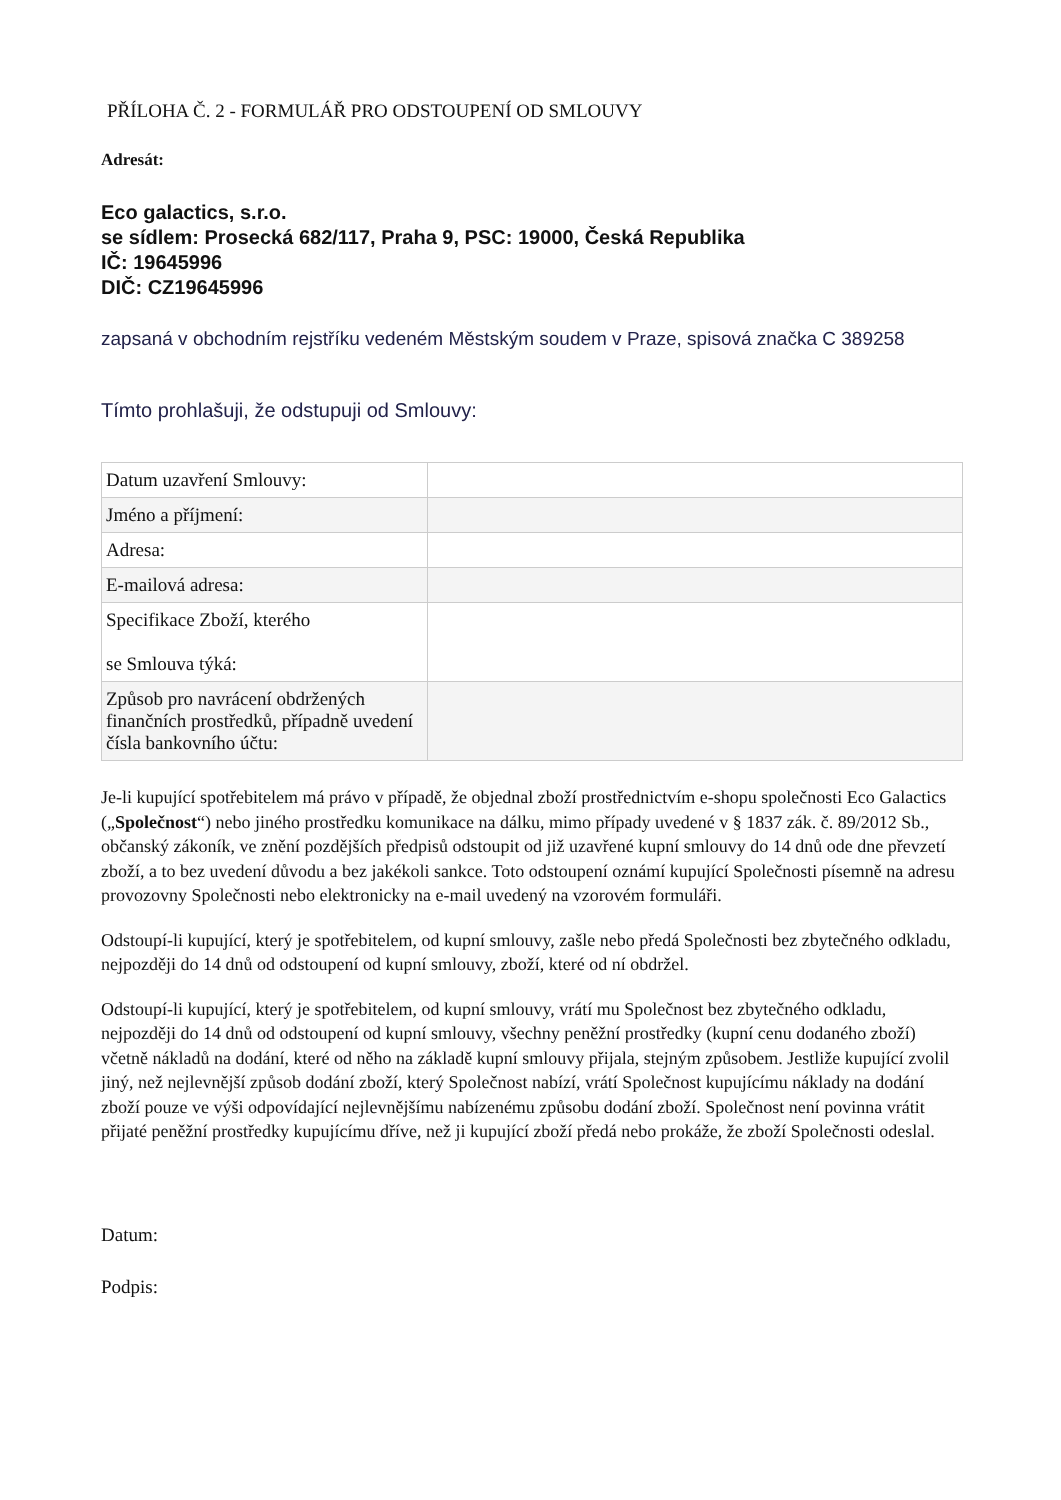PŘÍLOHA Č. 2 - FORMULÁŘ PRO ODSTOUPENÍ OD SMLOUVY
Adresát:
Eco galactics, s.r.o.
se sídlem: Prosecká 682/117, Praha 9, PSC: 19000, Česká Republika
IČ: 19645996
DIČ: CZ19645996
zapsaná v obchodním rejstříku vedeném Městským soudem v Praze, spisová značka C 389258
Tímto prohlašuji, že odstupuji od Smlouvy:
| Datum uzavření Smlouvy: | |
| Jméno a příjmení: | |
| Adresa: | |
| E-mailová adresa: | |
| Specifikace Zboží, kterého se Smlouva týká: | |
| Způsob pro navrácení obdržených finančních prostředků, případně uvedení čísla bankovního účtu: | |
Je-li kupující spotřebitelem má právo v případě, že objednal zboží prostřednictvím e-shopu společnosti Eco Galactics („Společnost“) nebo jiného prostředku komunikace na dálku, mimo případy uvedené v § 1837 zák. č. 89/2012 Sb., občanský zákoník, ve znění pozdějších předpisů odstoupit od již uzavřené kupní smlouvy do 14 dnů ode dne převzetí zboží, a to bez uvedení důvodu a bez jakékoli sankce. Toto odstoupení oznámí kupující Společnosti písemně na adresu provozovny Společnosti nebo elektronicky na e-mail uvedený na vzorovém formuláři.
Odstoupí-li kupující, který je spotřebitelem, od kupní smlouvy, zašle nebo předá Společnosti bez zbytečného odkladu, nejpozději do 14 dnů od odstoupení od kupní smlouvy, zboží, které od ní obdržel.
Odstoupí-li kupující, který je spotřebitelem, od kupní smlouvy, vrátí mu Společnost bez zbytečného odkladu, nejpozději do 14 dnů od odstoupení od kupní smlouvy, všechny peněžní prostředky (kupní cenu dodaného zboží) včetně nákladů na dodání, které od něho na základě kupní smlouvy přijala, stejným způsobem. Jestliže kupující zvolil jiný, než nejlevnější způsob dodání zboží, který Společnost nabízí, vrátí Společnost kupujícímu náklady na dodání zboží pouze ve výši odpovídající nejlevnějšímu nabízenému způsobu dodání zboží. Společnost není povinna vrátit přijaté peněžní prostředky kupujícímu dříve, než ji kupující zboží předá nebo prokáže, že zboží Společnosti odeslal.
Datum:
Podpis: